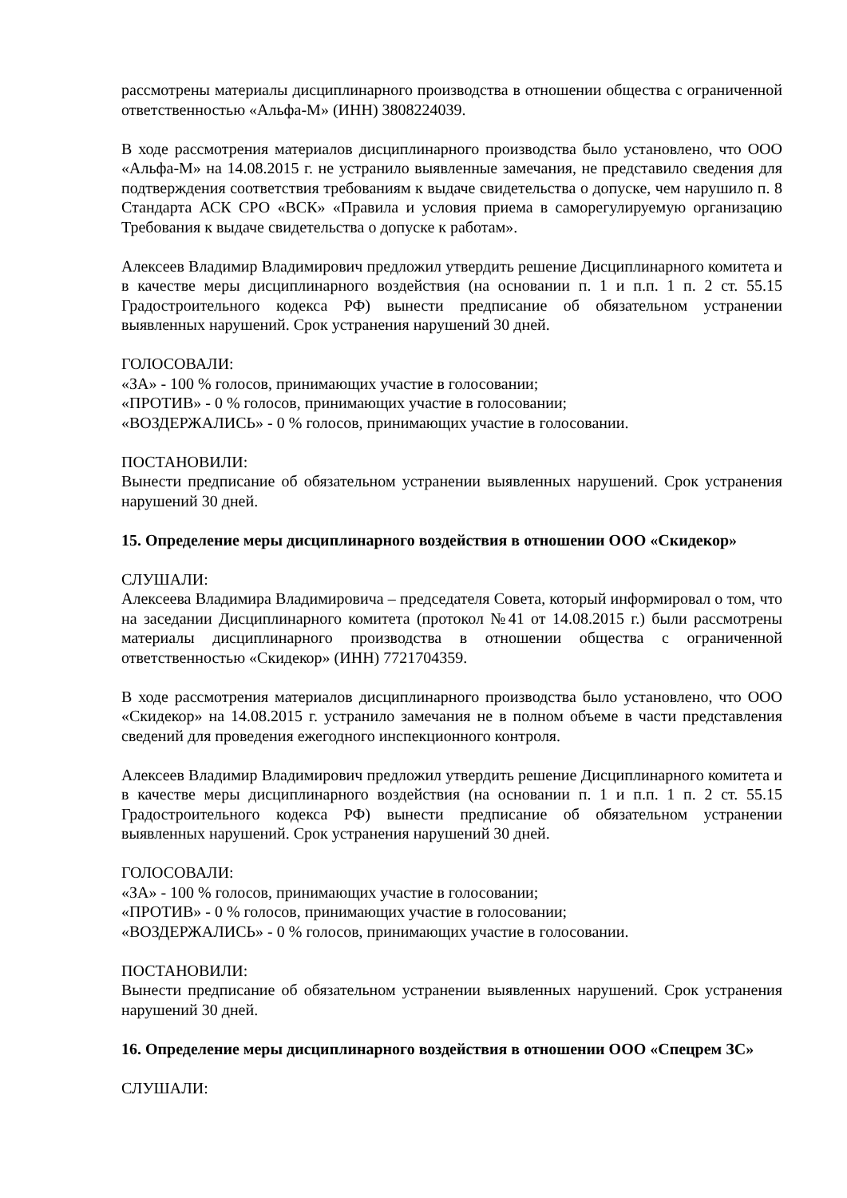рассмотрены материалы дисциплинарного производства в отношении общества с ограниченной ответственностью «Альфа-М» (ИНН) 3808224039.
В ходе рассмотрения материалов дисциплинарного производства было установлено, что ООО «Альфа-М» на 14.08.2015 г. не устранило выявленные замечания, не представило сведения для подтверждения соответствия требованиям к выдаче свидетельства о допуске, чем нарушило п. 8 Стандарта АСК СРО «ВСК» «Правила и условия приема в саморегулируемую организацию Требования к выдаче свидетельства о допуске к работам».
Алексеев Владимир Владимирович предложил утвердить решение Дисциплинарного комитета и в качестве меры дисциплинарного воздействия (на основании п. 1 и п.п. 1 п. 2 ст. 55.15 Градостроительного кодекса РФ) вынести предписание об обязательном устранении выявленных нарушений. Срок устранения нарушений 30 дней.
ГОЛОСОВАЛИ:
«ЗА» - 100 % голосов, принимающих участие в голосовании;
«ПРОТИВ» - 0 % голосов, принимающих участие в голосовании;
«ВОЗДЕРЖАЛИСЬ» - 0 % голосов, принимающих участие в голосовании.
ПОСТАНОВИЛИ:
Вынести предписание об обязательном устранении выявленных нарушений. Срок устранения нарушений 30 дней.
15. Определение меры дисциплинарного воздействия в отношении ООО «Скидекор»
СЛУШАЛИ:
Алексеева Владимира Владимировича – председателя Совета, который информировал о том, что на заседании Дисциплинарного комитета (протокол №41 от 14.08.2015 г.) были рассмотрены материалы дисциплинарного производства в отношении общества с ограниченной ответственностью «Скидекор» (ИНН) 7721704359.
В ходе рассмотрения материалов дисциплинарного производства было установлено, что ООО «Скидекор» на 14.08.2015 г. устранило замечания не в полном объеме в части представления сведений для проведения ежегодного инспекционного контроля.
Алексеев Владимир Владимирович предложил утвердить решение Дисциплинарного комитета и в качестве меры дисциплинарного воздействия (на основании п. 1 и п.п. 1 п. 2 ст. 55.15 Градостроительного кодекса РФ) вынести предписание об обязательном устранении выявленных нарушений. Срок устранения нарушений 30 дней.
ГОЛОСОВАЛИ:
«ЗА» - 100 % голосов, принимающих участие в голосовании;
«ПРОТИВ» - 0 % голосов, принимающих участие в голосовании;
«ВОЗДЕРЖАЛИСЬ» - 0 % голосов, принимающих участие в голосовании.
ПОСТАНОВИЛИ:
Вынести предписание об обязательном устранении выявленных нарушений. Срок устранения нарушений 30 дней.
16. Определение меры дисциплинарного воздействия в отношении ООО «Спецрем ЗС»
СЛУШАЛИ: